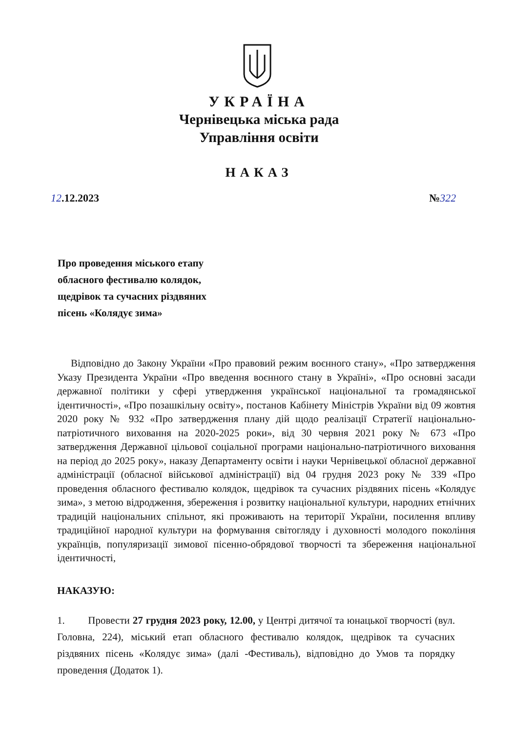УКРАЇНА
Чернівецька міська рада
Управління освіти
НАКАЗ
12.12.2023 №322
Про проведення міського етапу
обласного фестивалю колядок,
щедрівок та сучасних різдвяних
пісень «Колядує зима»
Відповідно до Закону України «Про правовий режим воєнного стану», «Про затвердження Указу Президента України «Про введення воєнного стану в Україні», «Про основні засади державної політики у сфері утвердження української національної та громадянської ідентичності», «Про позашкільну освіту», постанов Кабінету Міністрів України від 09 жовтня 2020 року № 932 «Про затвердження плану дій щодо реалізації Стратегії національно-патріотичного виховання на 2020-2025 роки», від 30 червня 2021 року № 673 «Про затвердження Державної цільової соціальної програми національно-патріотичного виховання на період до 2025 року», наказу Департаменту освіти і науки Чернівецької обласної державної адміністрації (обласної військової адміністрації) від 04 грудня 2023 року № 339 «Про проведення обласного фестивалю колядок, щедрівок та сучасних різдвяних пісень «Колядує зима», з метою відродження, збереження і розвитку національної культури, народних етнічних традицій національних спільнот, які проживають на території України, посилення впливу традиційної народної культури на формування світогляду і духовності молодого покоління українців, популяризації зимової пісенно-обрядової творчості та збереження національної ідентичності,
НАКАЗУЮ:
1. Провести 27 грудня 2023 року, 12.00, у Центрі дитячої та юнацької творчості (вул. Головна, 224), міський етап обласного фестивалю колядок, щедрівок та сучасних різдвяних пісень «Колядує зима» (далі -Фестиваль), відповідно до Умов та порядку проведення (Додаток 1).